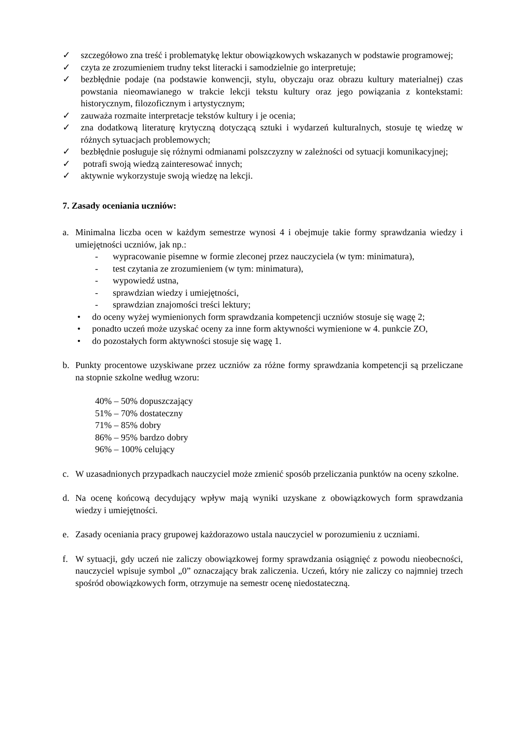✓ szczegółowo zna treść i problematykę lektur obowiązkowych wskazanych w podstawie programowej;
✓ czyta ze zrozumieniem trudny tekst literacki i samodzielnie go interpretuje;
✓ bezbłędnie podaje (na podstawie konwencji, stylu, obyczaju oraz obrazu kultury materialnej) czas powstania nieomawianego w trakcie lekcji tekstu kultury oraz jego powiązania z kontekstami: historycznym, filozoficznym i artystycznym;
✓ zauważa rozmaite interpretacje tekstów kultury i je ocenia;
✓ zna dodatkową literaturę krytyczną dotyczącą sztuki i wydarzeń kulturalnych, stosuje tę wiedzę w różnych sytuacjach problemowych;
✓ bezbłędnie posługuje się różnymi odmianami polszczyzny w zależności od sytuacji komunikacyjnej;
✓ potrafi swoją wiedzą zainteresować innych;
✓ aktywnie wykorzystuje swoją wiedzę na lekcji.
7. Zasady oceniania uczniów:
a. Minimalna liczba ocen w każdym semestrze wynosi 4 i obejmuje takie formy sprawdzania wiedzy i umiejętności uczniów, jak np.:
- wypracowanie pisemne w formie zleconej przez nauczyciela (w tym: minimatura),
- test czytania ze zrozumieniem (w tym: minimatura),
- wypowiedź ustna,
- sprawdzian wiedzy i umiejętności,
- sprawdzian znajomości treści lektury;
• do oceny wyżej wymienionych form sprawdzania kompetencji uczniów stosuje się wagę 2;
• ponadto uczeń może uzyskać oceny za inne form aktywności wymienione w 4. punkcie ZO,
• do pozostałych form aktywności stosuje się wagę 1.
b. Punkty procentowe uzyskiwane przez uczniów za różne formy sprawdzania kompetencji są przeliczane na stopnie szkolne według wzoru:
40% – 50% dopuszczający
51% – 70% dostateczny
71% – 85% dobry
86% – 95% bardzo dobry
96% – 100% celujący
c. W uzasadnionych przypadkach nauczyciel może zmienić sposób przeliczania punktów na oceny szkolne.
d. Na ocenę końcową decydujący wpływ mają wyniki uzyskane z obowiązkowych form sprawdzania wiedzy i umiejętności.
e. Zasady oceniania pracy grupowej każdorazowo ustala nauczyciel w porozumieniu z uczniami.
f. W sytuacji, gdy uczeń nie zaliczy obowiązkowej formy sprawdzania osiągnięć z powodu nieobecności, nauczyciel wpisuje symbol „0” oznaczający brak zaliczenia. Uczeń, który nie zaliczy co najmniej trzech spośród obowiązkowych form, otrzymuje na semestr ocenę niedostateczną.